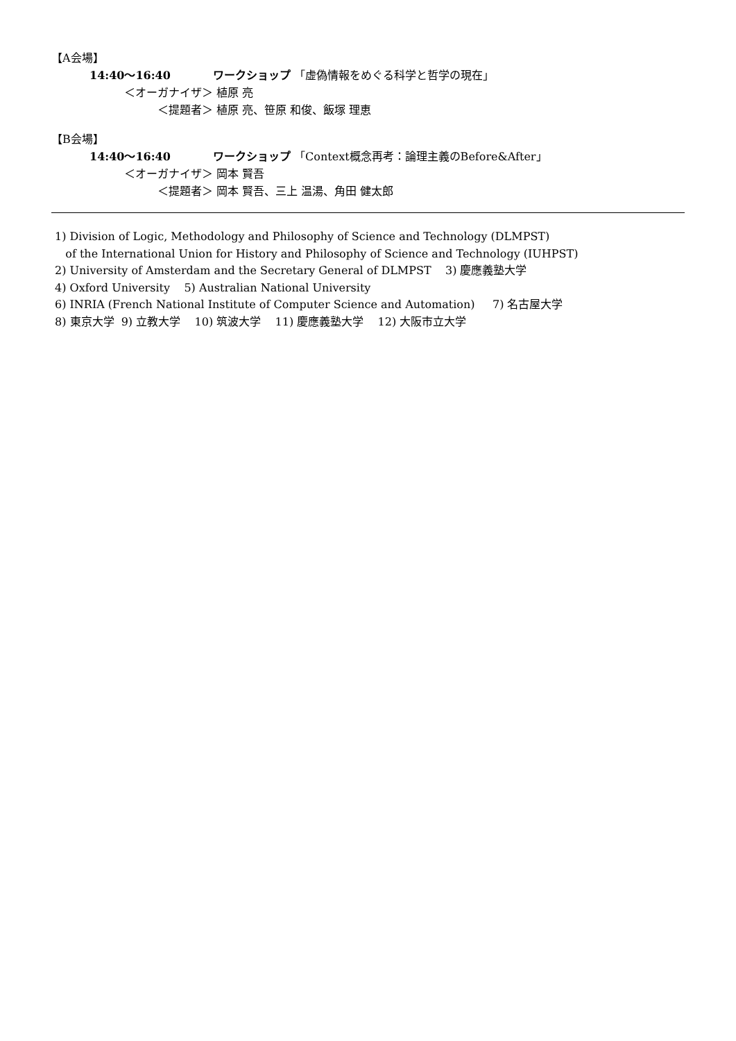【A会場】
14:40〜16:40 ワークショップ 「虚偽情報をめぐる科学と哲学の現在」
＜オーガナイザ＞ 植原 亮
＜提題者＞ 植原 亮、笹原 和俊、飯塚 理恵
【B会場】
14:40〜16:40 ワークショップ 「Context概念再考：論理主義のBefore&After」
＜オーガナイザ＞ 岡本 賢吾
＜提題者＞ 岡本 賢吾、三上 温湯、角田 健太郎
1) Division of Logic, Methodology and Philosophy of Science and Technology (DLMPST)
of the International Union for History and Philosophy of Science and Technology (IUHPST)
2) University of Amsterdam and the Secretary General of DLMPST 3) 慶應義塾大学
4) Oxford University 5) Australian National University
6) INRIA (French National Institute of Computer Science and Automation) 7) 名古屋大学
8) 東京大学 9) 立教大学 10) 筑波大学 11) 慶應義塾大学 12) 大阪市立大学